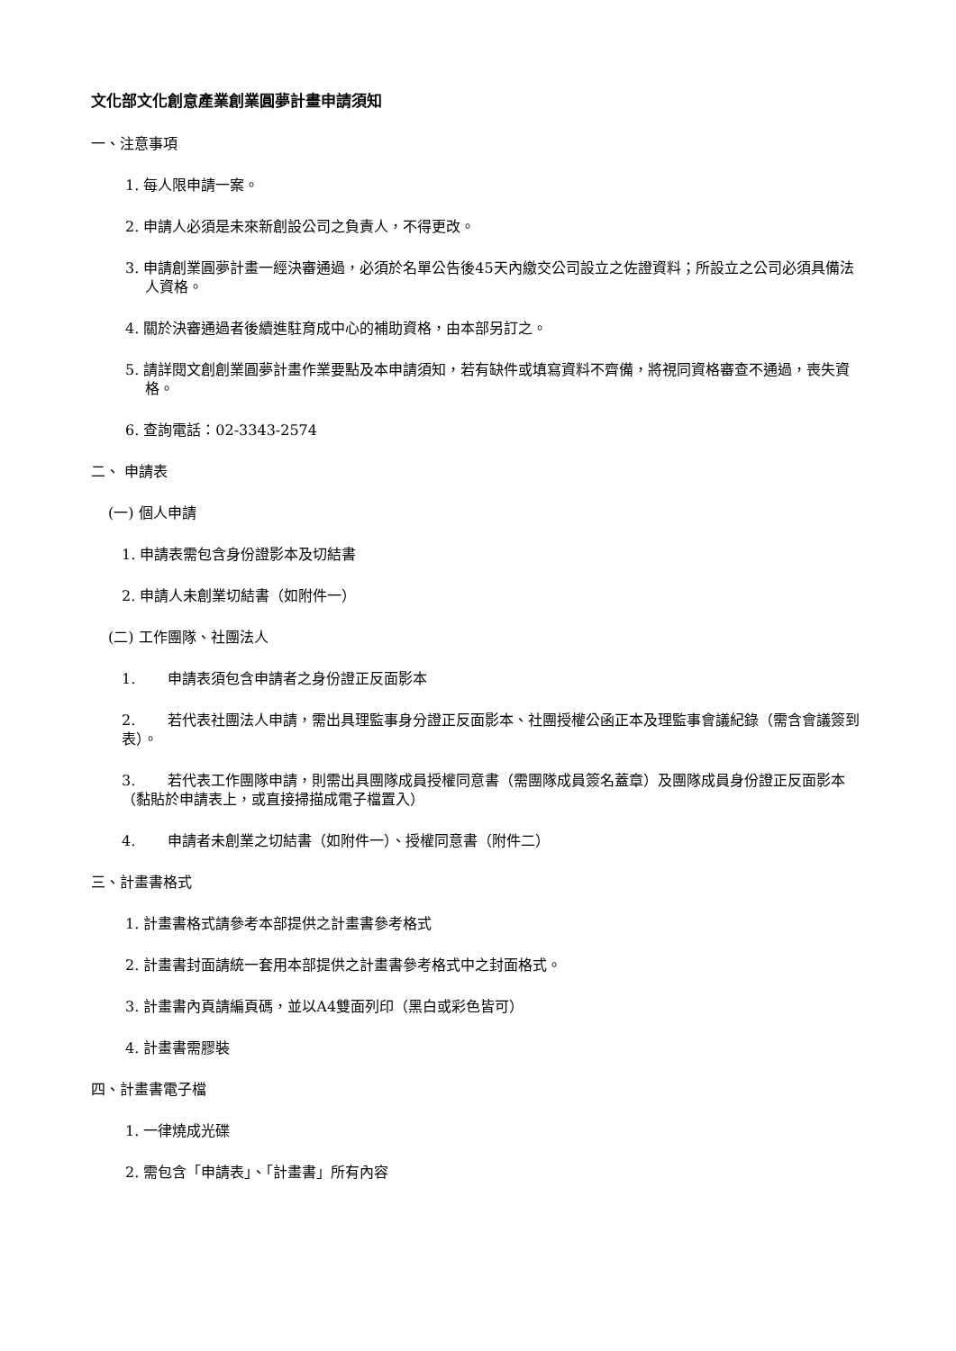文化部文化創意產業創業圓夢計畫申請須知
一、注意事項
1. 每人限申請一案。
2. 申請人必須是未來新創設公司之負責人，不得更改。
3. 申請創業圓夢計畫一經決審通過，必須於名單公告後45天內繳交公司設立之佐證資料；所設立之公司必須具備法人資格。
4. 關於決審通過者後續進駐育成中心的補助資格，由本部另訂之。
5. 請詳閱文創創業圓夢計畫作業要點及本申請須知，若有缺件或填寫資料不齊備，將視同資格審查不通過，喪失資格。
6. 查詢電話：02-3343-2574
二、 申請表
(一) 個人申請
1. 申請表需包含身份證影本及切結書
2. 申請人未創業切結書（如附件一）
(二) 工作團隊、社團法人
1. 申請表須包含申請者之身份證正反面影本
2. 若代表社團法人申請，需出具理監事身分證正反面影本、社團授權公函正本及理監事會議紀錄（需含會議簽到表）。
3. 若代表工作團隊申請，則需出具團隊成員授權同意書（需團隊成員簽名蓋章）及團隊成員身份證正反面影本（黏貼於申請表上，或直接掃描成電子檔置入）
4. 申請者未創業之切結書（如附件一）、授權同意書（附件二）
三、計畫書格式
1. 計畫書格式請參考本部提供之計畫書參考格式
2. 計畫書封面請統一套用本部提供之計畫書參考格式中之封面格式。
3. 計畫書內頁請編頁碼，並以A4雙面列印（黑白或彩色皆可）
4. 計畫書需膠裝
四、計畫書電子檔
1. 一律燒成光碟
2. 需包含「申請表」、「計畫書」所有內容